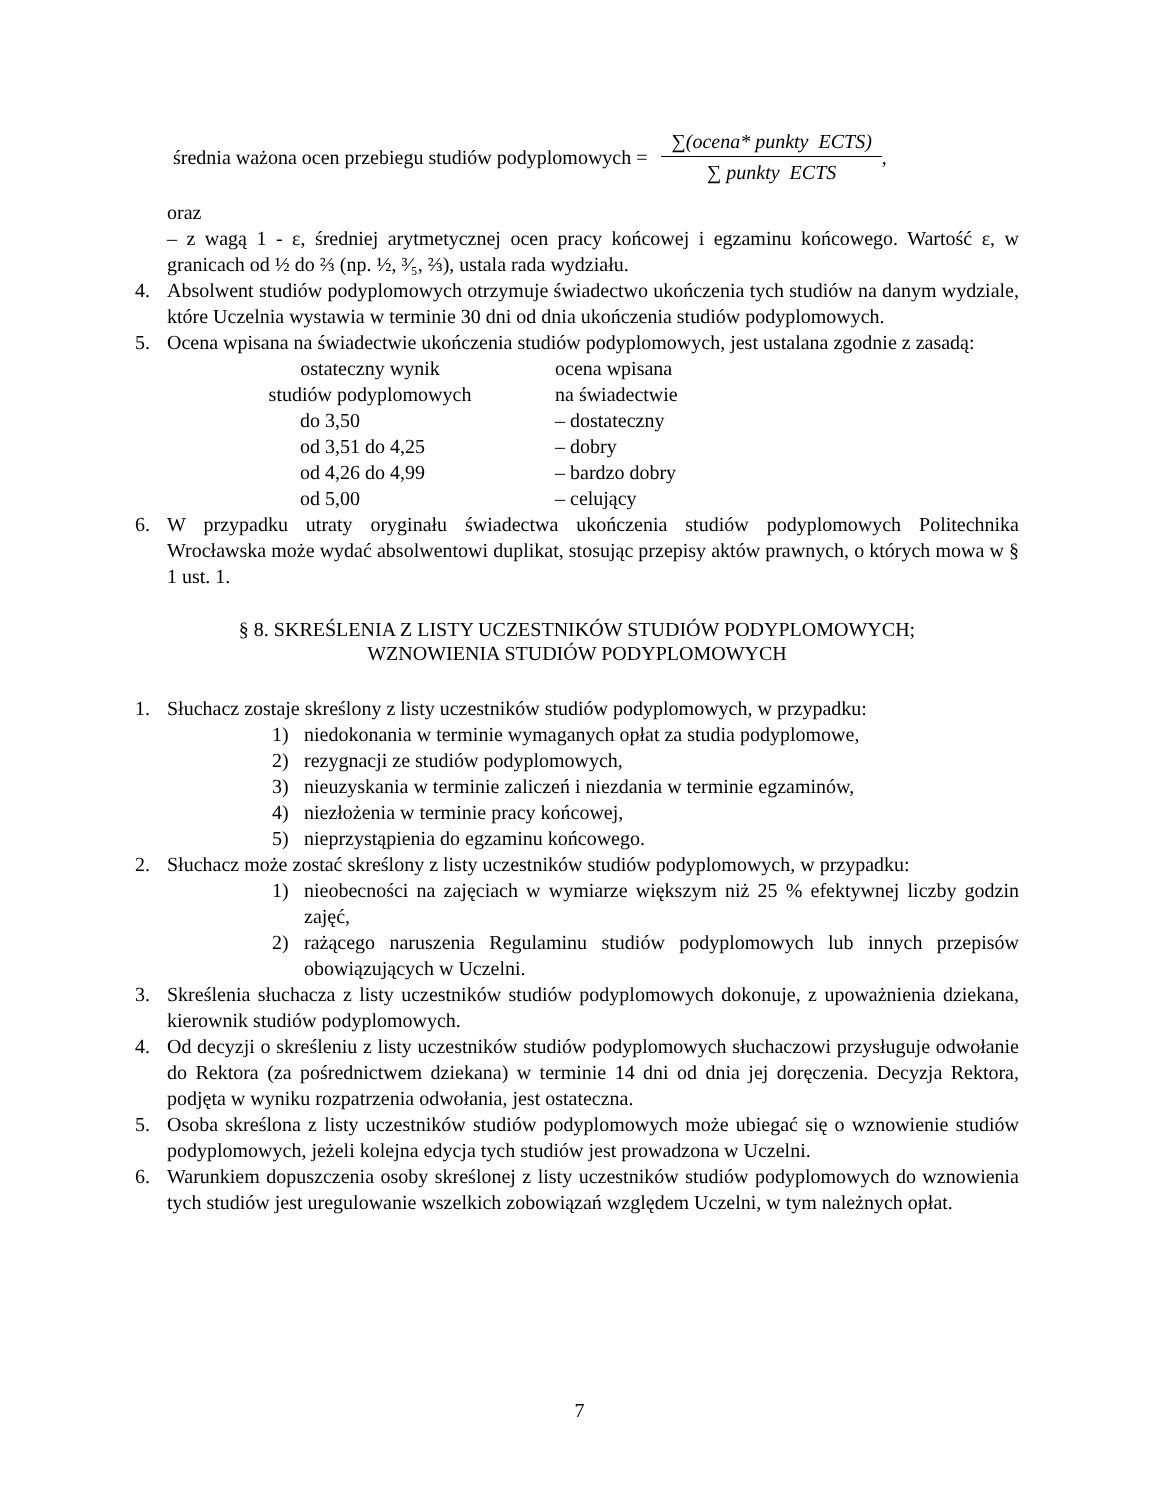średnia ważona ocen przebiegu studiów podyplomowych = ∑(ocena* punkty ECTS) ∑ punkty ECTS,
oraz
– z wagą 1 - ε, średniej arytmetycznej ocen pracy końcowej i egzaminu końcowego. Wartość ε, w granicach od ½ do ⅔ (np. ½, ³⁄₅, ⅔), ustala rada wydziału.
4. Absolwent studiów podyplomowych otrzymuje świadectwo ukończenia tych studiów na danym wydziale, które Uczelnia wystawia w terminie 30 dni od dnia ukończenia studiów podyplomowych.
5. Ocena wpisana na świadectwie ukończenia studiów podyplomowych, jest ustalana zgodnie z zasadą:
| ostateczny wynik studiów podyplomowych | ocena wpisana na świadectwie |
| do 3,50 | – dostateczny |
| od 3,51 do 4,25 | – dobry |
| od 4,26 do 4,99 | – bardzo dobry |
| od 5,00 | – celujący |
6. W przypadku utraty oryginału świadectwa ukończenia studiów podyplomowych Politechnika Wrocławska może wydać absolwentowi duplikat, stosując przepisy aktów prawnych, o których mowa w § 1 ust. 1.
§ 8. SKREŚLENIA Z LISTY UCZESTNIKÓW STUDIÓW PODYPLOMOWYCH;
WZNOWIENIA STUDIÓW PODYPLOMOWYCH
1. Słuchacz zostaje skreślony z listy uczestników studiów podyplomowych, w przypadku:
1) niedokonania w terminie wymaganych opłat za studia podyplomowe,
2) rezygnacji ze studiów podyplomowych,
3) nieuzyskania w terminie zaliczeń i niezdania w terminie egzaminów,
4) niezłożenia w terminie pracy końcowej,
5) nieprzystąpienia do egzaminu końcowego.
2. Słuchacz może zostać skreślony z listy uczestników studiów podyplomowych, w przypadku:
1) nieobecności na zajęciach w wymiarze większym niż 25 % efektywnej liczby godzin zajęć,
2) rażącego naruszenia Regulaminu studiów podyplomowych lub innych przepisów obowiązujących w Uczelni.
3. Skreślenia słuchacza z listy uczestników studiów podyplomowych dokonuje, z upoważnienia dziekana, kierownik studiów podyplomowych.
4. Od decyzji o skreśleniu z listy uczestników studiów podyplomowych słuchaczowi przysługuje odwołanie do Rektora (za pośrednictwem dziekana) w terminie 14 dni od dnia jej doręczenia. Decyzja Rektora, podjęta w wyniku rozpatrzenia odwołania, jest ostateczna.
5. Osoba skreślona z listy uczestników studiów podyplomowych może ubiegać się o wznowienie studiów podyplomowych, jeżeli kolejna edycja tych studiów jest prowadzona w Uczelni.
6. Warunkiem dopuszczenia osoby skreślonej z listy uczestników studiów podyplomowych do wznowienia tych studiów jest uregulowanie wszelkich zobowiązań względem Uczelni, w tym należnych opłat.
7